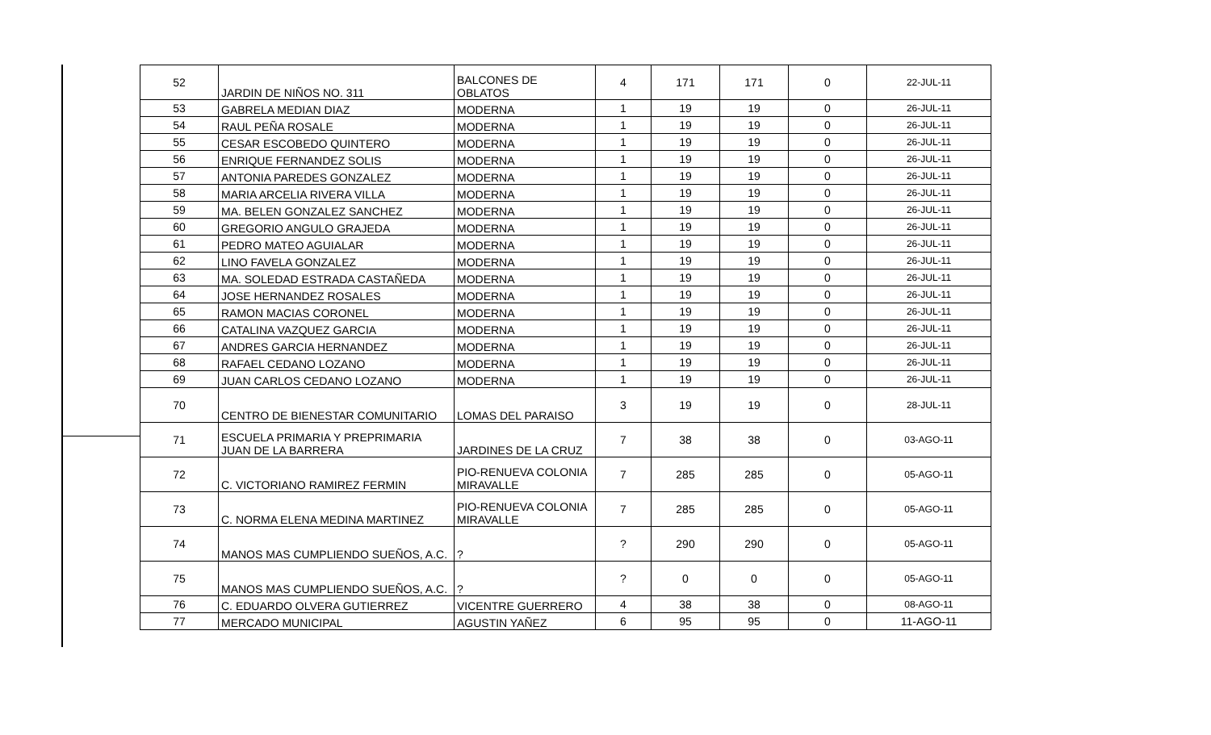| 52 | JARDIN DE NIÑOS NO. 311 | BALCONES DE OBLATOS | 4 | 171 | 171 | 0 | 22-JUL-11 |
| 53 | GABRELA MEDIAN DIAZ | MODERNA | 1 | 19 | 19 | 0 | 26-JUL-11 |
| 54 | RAUL PEÑA ROSALE | MODERNA | 1 | 19 | 19 | 0 | 26-JUL-11 |
| 55 | CESAR ESCOBEDO QUINTERO | MODERNA | 1 | 19 | 19 | 0 | 26-JUL-11 |
| 56 | ENRIQUE FERNANDEZ SOLIS | MODERNA | 1 | 19 | 19 | 0 | 26-JUL-11 |
| 57 | ANTONIA PAREDES GONZALEZ | MODERNA | 1 | 19 | 19 | 0 | 26-JUL-11 |
| 58 | MARIA ARCELIA RIVERA VILLA | MODERNA | 1 | 19 | 19 | 0 | 26-JUL-11 |
| 59 | MA. BELEN GONZALEZ SANCHEZ | MODERNA | 1 | 19 | 19 | 0 | 26-JUL-11 |
| 60 | GREGORIO ANGULO GRAJEDA | MODERNA | 1 | 19 | 19 | 0 | 26-JUL-11 |
| 61 | PEDRO MATEO AGUIALAR | MODERNA | 1 | 19 | 19 | 0 | 26-JUL-11 |
| 62 | LINO FAVELA GONZALEZ | MODERNA | 1 | 19 | 19 | 0 | 26-JUL-11 |
| 63 | MA. SOLEDAD ESTRADA CASTAÑEDA | MODERNA | 1 | 19 | 19 | 0 | 26-JUL-11 |
| 64 | JOSE HERNANDEZ ROSALES | MODERNA | 1 | 19 | 19 | 0 | 26-JUL-11 |
| 65 | RAMON MACIAS CORONEL | MODERNA | 1 | 19 | 19 | 0 | 26-JUL-11 |
| 66 | CATALINA VAZQUEZ GARCIA | MODERNA | 1 | 19 | 19 | 0 | 26-JUL-11 |
| 67 | ANDRES GARCIA HERNANDEZ | MODERNA | 1 | 19 | 19 | 0 | 26-JUL-11 |
| 68 | RAFAEL CEDANO LOZANO | MODERNA | 1 | 19 | 19 | 0 | 26-JUL-11 |
| 69 | JUAN CARLOS CEDANO LOZANO | MODERNA | 1 | 19 | 19 | 0 | 26-JUL-11 |
| 70 | CENTRO DE BIENESTAR COMUNITARIO | LOMAS DEL PARAISO | 3 | 19 | 19 | 0 | 28-JUL-11 |
| 71 | ESCUELA PRIMARIA Y PREPRIMARIA JUAN DE LA BARRERA | JARDINES DE LA CRUZ | 7 | 38 | 38 | 0 | 03-AGO-11 |
| 72 | C. VICTORIANO RAMIREZ FERMIN | PIO-RENUEVA COLONIA MIRAVALLE | 7 | 285 | 285 | 0 | 05-AGO-11 |
| 73 | C. NORMA ELENA MEDINA MARTINEZ | PIO-RENUEVA COLONIA MIRAVALLE | 7 | 285 | 285 | 0 | 05-AGO-11 |
| 74 | MANOS MAS CUMPLIENDO SUEÑOS, A.C. | ? | ? | 290 | 290 | 0 | 05-AGO-11 |
| 75 | MANOS MAS CUMPLIENDO SUEÑOS, A.C. | ? | ? | 0 | 0 | 0 | 05-AGO-11 |
| 76 | C. EDUARDO OLVERA GUTIERREZ | VICENTRE GUERRERO | 4 | 38 | 38 | 0 | 08-AGO-11 |
| 77 | MERCADO MUNICIPAL | AGUSTIN YAÑEZ | 6 | 95 | 95 | 0 | 11-AGO-11 |